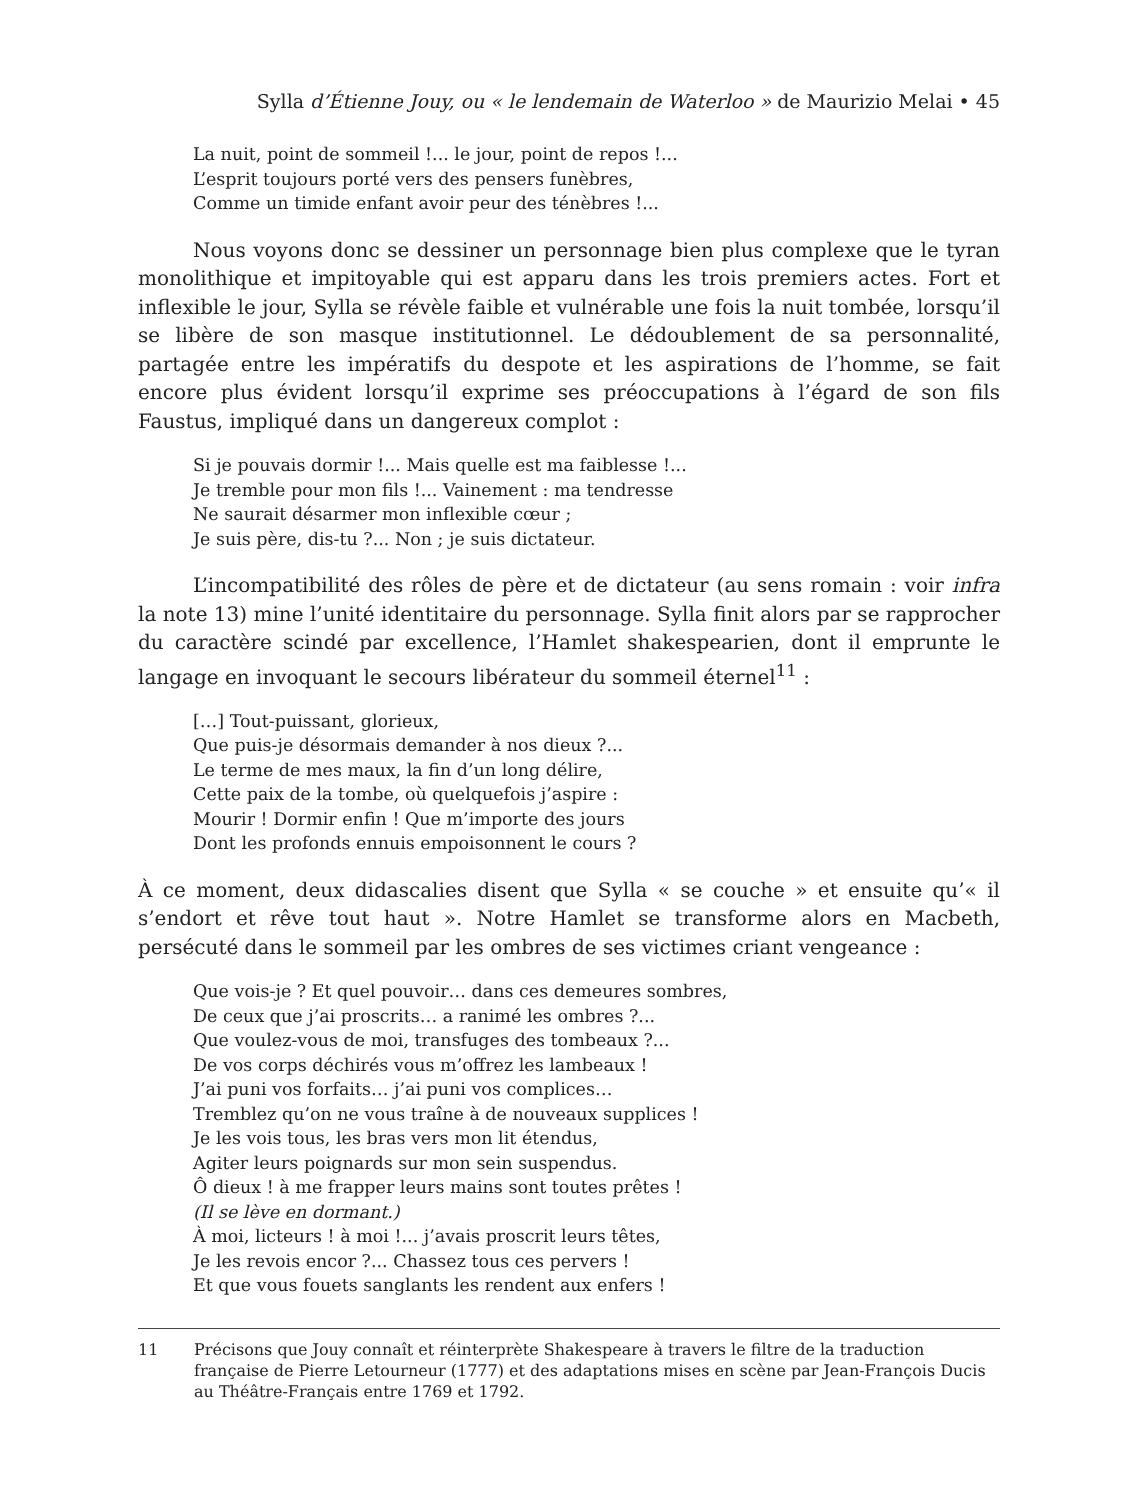Sylla d’Étienne Jouy, ou « le lendemain de Waterloo » de Maurizio Melai • 45
La nuit, point de sommeil !... le jour, point de repos !...
L’esprit toujours porté vers des pensers funèbres,
Comme un timide enfant avoir peur des ténèbres !...
Nous voyons donc se dessiner un personnage bien plus complexe que le tyran monolithique et impitoyable qui est apparu dans les trois premiers actes. Fort et inflexible le jour, Sylla se révèle faible et vulnérable une fois la nuit tombée, lorsqu’il se libère de son masque institutionnel. Le dédoublement de sa personnalité, partagée entre les impératifs du despote et les aspirations de l’homme, se fait encore plus évident lorsqu’il exprime ses préoccupations à l’égard de son fils Faustus, impliqué dans un dangereux complot :
Si je pouvais dormir !... Mais quelle est ma faiblesse !...
Je tremble pour mon fils !... Vainement : ma tendresse
Ne saurait désarmer mon inflexible cœur ;
Je suis père, dis-tu ?... Non ; je suis dictateur.
L’incompatibilité des rôles de père et de dictateur (au sens romain : voir infra la note 13) mine l’unité identitaire du personnage. Sylla finit alors par se rapprocher du caractère scindé par excellence, l’Hamlet shakespearien, dont il emprunte le langage en invoquant le secours libérateur du sommeil éternel<sup>11</sup> :
[…] Tout-puissant, glorieux,
Que puis-je désormais demander à nos dieux ?...
Le terme de mes maux, la fin d’un long délire,
Cette paix de la tombe, où quelquefois j’aspire :
Mourir ! Dormir enfin ! Que m’importe des jours
Dont les profonds ennuis empoisonnent le cours ?
À ce moment, deux didascalies disent que Sylla « se couche » et ensuite qu’« il s’endort et rêve tout haut ». Notre Hamlet se transforme alors en Macbeth, persécuté dans le sommeil par les ombres de ses victimes criant vengeance :
Que vois-je ? Et quel pouvoir… dans ces demeures sombres,
De ceux que j’ai proscrits… a ranimé les ombres ?...
Que voulez-vous de moi, transfuges des tombeaux ?...
De vos corps déchirés vous m’offrez les lambeaux !
J’ai puni vos forfaits… j’ai puni vos complices…
Tremblez qu’on ne vous traîne à de nouveaux supplices !
Je les vois tous, les bras vers mon lit étendus,
Agiter leurs poignards sur mon sein suspendus.
Ô dieux ! à me frapper leurs mains sont toutes prêtes !
(Il se lève en dormant.)
À moi, licteurs ! à moi !... j’avais proscrit leurs têtes,
Je les revois encor ?... Chassez tous ces pervers !
Et que vous fouets sanglants les rendent aux enfers !
11 Précisons que Jouy connaît et réinterprète Shakespeare à travers le filtre de la traduction française de Pierre Letourneur (1777) et des adaptations mises en scène par Jean-François Ducis au Théâtre-Français entre 1769 et 1792.